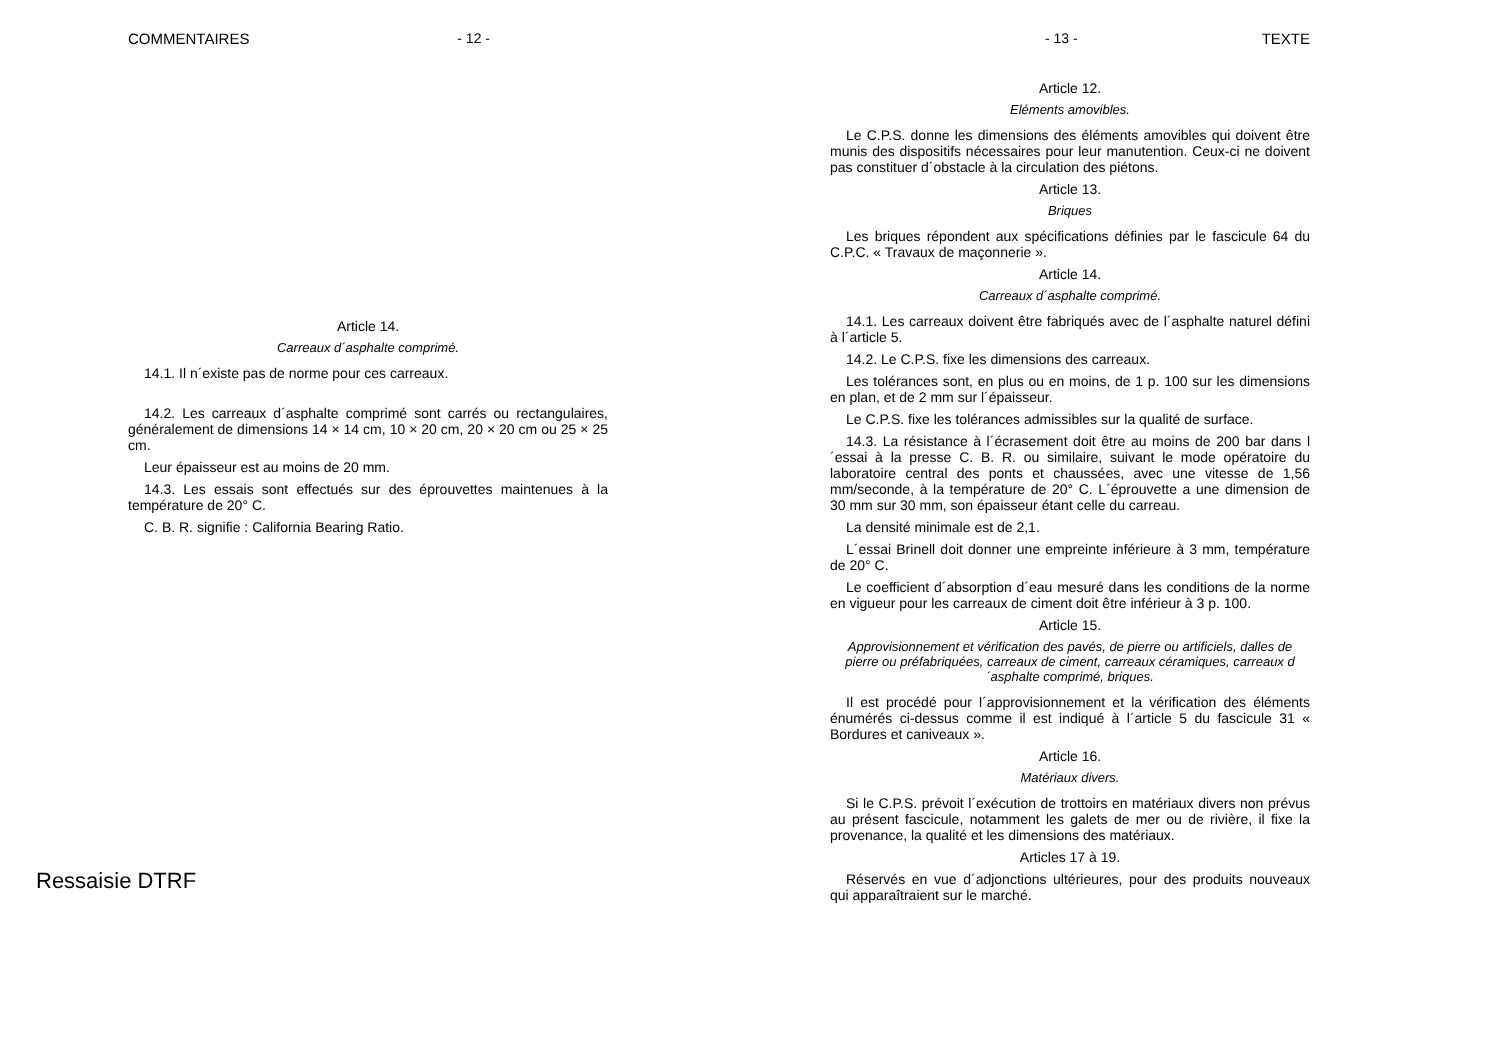COMMENTAIRES - 12 -
Article 14.
Carreaux d´asphalte comprimé.
14.1. Il n´existe pas de norme pour ces carreaux.
14.2. Les carreaux d´asphalte comprimé sont carrés ou rectangulaires, généralement de dimensions 14 × 14 cm, 10 × 20 cm, 20 × 20 cm ou 25 × 25 cm.
Leur épaisseur est au moins de 20 mm.
14.3. Les essais sont effectués sur des éprouvettes maintenues à la température de 20° C.
C. B. R. signifie : California Bearing Ratio.
- 13 - TEXTE
Article 12.
Eléments amovibles.
Le C.P.S. donne les dimensions des éléments amovibles qui doivent être munis des dispositifs nécessaires pour leur manutention. Ceux-ci ne doivent pas constituer d´obstacle à la circulation des piétons.
Article 13.
Briques
Les briques répondent aux spécifications définies par le fascicule 64 du C.P.C. « Travaux de maçonnerie ».
Article 14.
Carreaux d´asphalte comprimé.
14.1. Les carreaux doivent être fabriqués avec de l´asphalte naturel défini à l´article 5.
14.2. Le C.P.S. fixe les dimensions des carreaux.
Les tolérances sont, en plus ou en moins, de 1 p. 100 sur les dimensions en plan, et de 2 mm sur l´épaisseur.
Le C.P.S. fixe les tolérances admissibles sur la qualité de surface.
14.3. La résistance à l´écrasement doit être au moins de 200 bar dans l´essai à la presse C. B. R. ou similaire, suivant le mode opératoire du laboratoire central des ponts et chaussées, avec une vitesse de 1,56 mm/seconde, à la température de 20° C. L´éprouvette a une dimension de 30 mm sur 30 mm, son épaisseur étant celle du carreau.
La densité minimale est de 2,1.
L´essai Brinell doit donner une empreinte inférieure à 3 mm, température de 20° C.
Le coefficient d´absorption d´eau mesuré dans les conditions de la norme en vigueur pour les carreaux de ciment doit être inférieur à 3 p. 100.
Article 15.
Approvisionnement et vérification des pavés, de pierre ou artificiels, dalles de pierre ou préfabriquées, carreaux de ciment, carreaux céramiques, carreaux d´asphalte comprimé, briques.
Il est procédé pour l´approvisionnement et la vérification des éléments énumérés ci-dessus comme il est indiqué à l´article 5 du fascicule 31 « Bordures et caniveaux ».
Article 16.
Matériaux divers.
Si le C.P.S. prévoit l´exécution de trottoirs en matériaux divers non prévus au présent fascicule, notamment les galets de mer ou de rivière, il fixe la provenance, la qualité et les dimensions des matériaux.
Articles 17 à 19.
Réservés en vue d´adjonctions ultérieures, pour des produits nouveaux qui apparaîtraient sur le marché.
Ressaisie DTRF